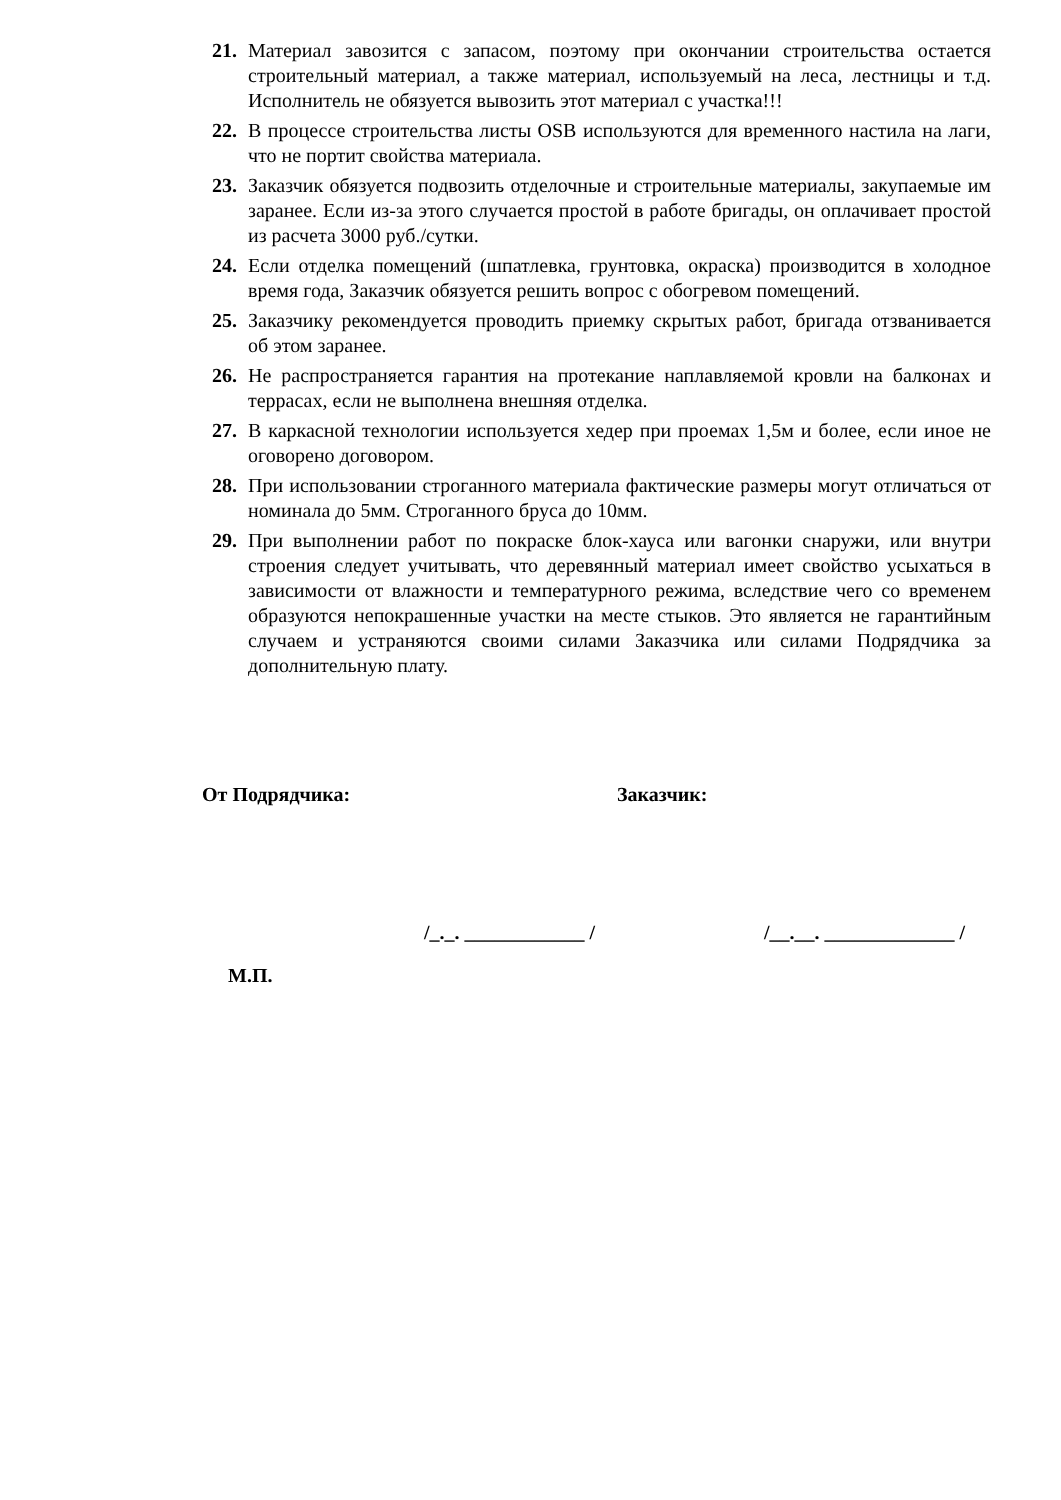21. Материал завозится с запасом, поэтому при окончании строительства остается строительный материал, а также материал, используемый на леса, лестницы и т.д. Исполнитель не обязуется вывозить этот материал с участка!!!
22. В процессе строительства листы OSB используются для временного настила на лаги, что не портит свойства материала.
23. Заказчик обязуется подвозить отделочные и строительные материалы, закупаемые им заранее. Если из-за этого случается простой в работе бригады, он оплачивает простой из расчета 3000 руб./сутки.
24. Если отделка помещений (шпатлевка, грунтовка, окраска) производится в холодное время года, Заказчик обязуется решить вопрос с обогревом помещений.
25. Заказчику рекомендуется проводить приемку скрытых работ, бригада отзванивается об этом заранее.
26. Не распространяется гарантия на протекание наплавляемой кровли на балконах и террасах, если не выполнена внешняя отделка.
27. В каркасной технологии используется хедер при проемах 1,5м и более, если иное не оговорено договором.
28. При использовании строганного материала фактические размеры могут отличаться от номинала до 5мм. Строганного бруса до 10мм.
29. При выполнении работ по покраске блок-хауса или вагонки снаружи, или внутри строения следует учитывать, что деревянный материал имеет свойство усыхаться в зависимости от влажности и температурного режима, вследствие чего со временем образуются непокрашенные участки на месте стыков. Это является не гарантийным случаем и устраняются своими силами Заказчика или силами Подрядчика за дополнительную плату.
От Подрядчика: Заказчик:
/_._. ____________ / /__.__. _____________ /
М.П.